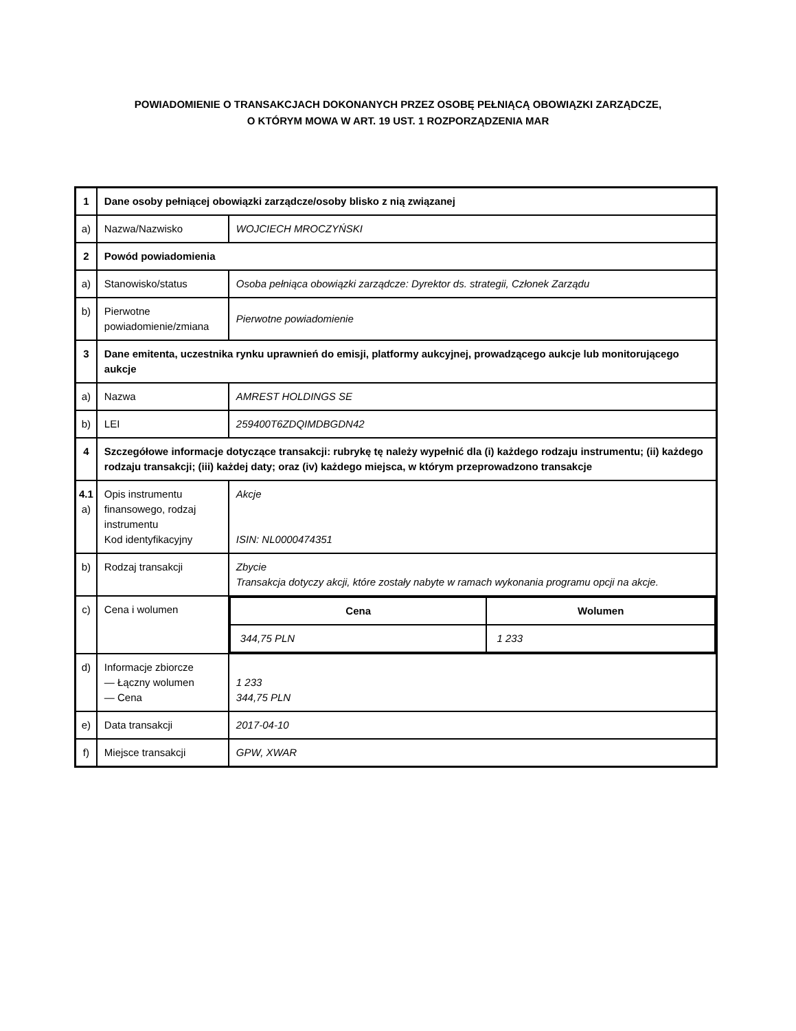POWIADOMIENIE O TRANSAKCJACH DOKONANYCH PRZEZ OSOBĘ PEŁNIĄCĄ OBOWIĄZKI ZARZĄDCZE,
O KTÓRYM MOWA W ART. 19 UST. 1 ROZPORZĄDZENIA MAR
| 1 | Dane osoby pełniącej obowiązki zarządcze/osoby blisko z nią związanej | |
| a) | Nazwa/Nazwisko | WOJCIECH MROCZYŃSKI |
| 2 | Powód powiadomienia | |
| a) | Stanowisko/status | Osoba pełniąca obowiązki zarządcze: Dyrektor ds. strategii, Członek Zarządu |
| b) | Pierwotne powiadomienie/zmiana | Pierwotne powiadomienie |
| 3 | Dane emitenta, uczestnika rynku uprawnień do emisji, platformy aukcyjnej, prowadzącego aukcje lub monitorującego aukcje | |
| a) | Nazwa | AMREST HOLDINGS SE |
| b) | LEI | 259400T6ZDQIMDBGDN42 |
| 4 | Szczegółowe informacje dotyczące transakcji: rubrykę tę należy wypełnić dla (i) każdego rodzaju instrumentu; (ii) każdego rodzaju transakcji; (iii) każdej daty; oraz (iv) każdego miejsca, w którym przeprowadzono transakcje | |
| 4.1 a) | Opis instrumentu finansowego, rodzaj instrumentu Kod identyfikacyjny | Akcje ISIN: NL0000474351 |
| b) | Rodzaj transakcji | Zbycie Transakcja dotyczy akcji, które zostały nabyte w ramach wykonania programu opcji na akcje. |
| c) | Cena i wolumen | / Cena / Wolumen / / --- / --- / / 344,75 PLN / 1 233 / |
| d) | Informacje zbiorcze — Łączny wolumen — Cena | 1 233 344,75 PLN |
| e) | Data transakcji | 2017-04-10 |
| f) | Miejsce transakcji | GPW, XWAR |